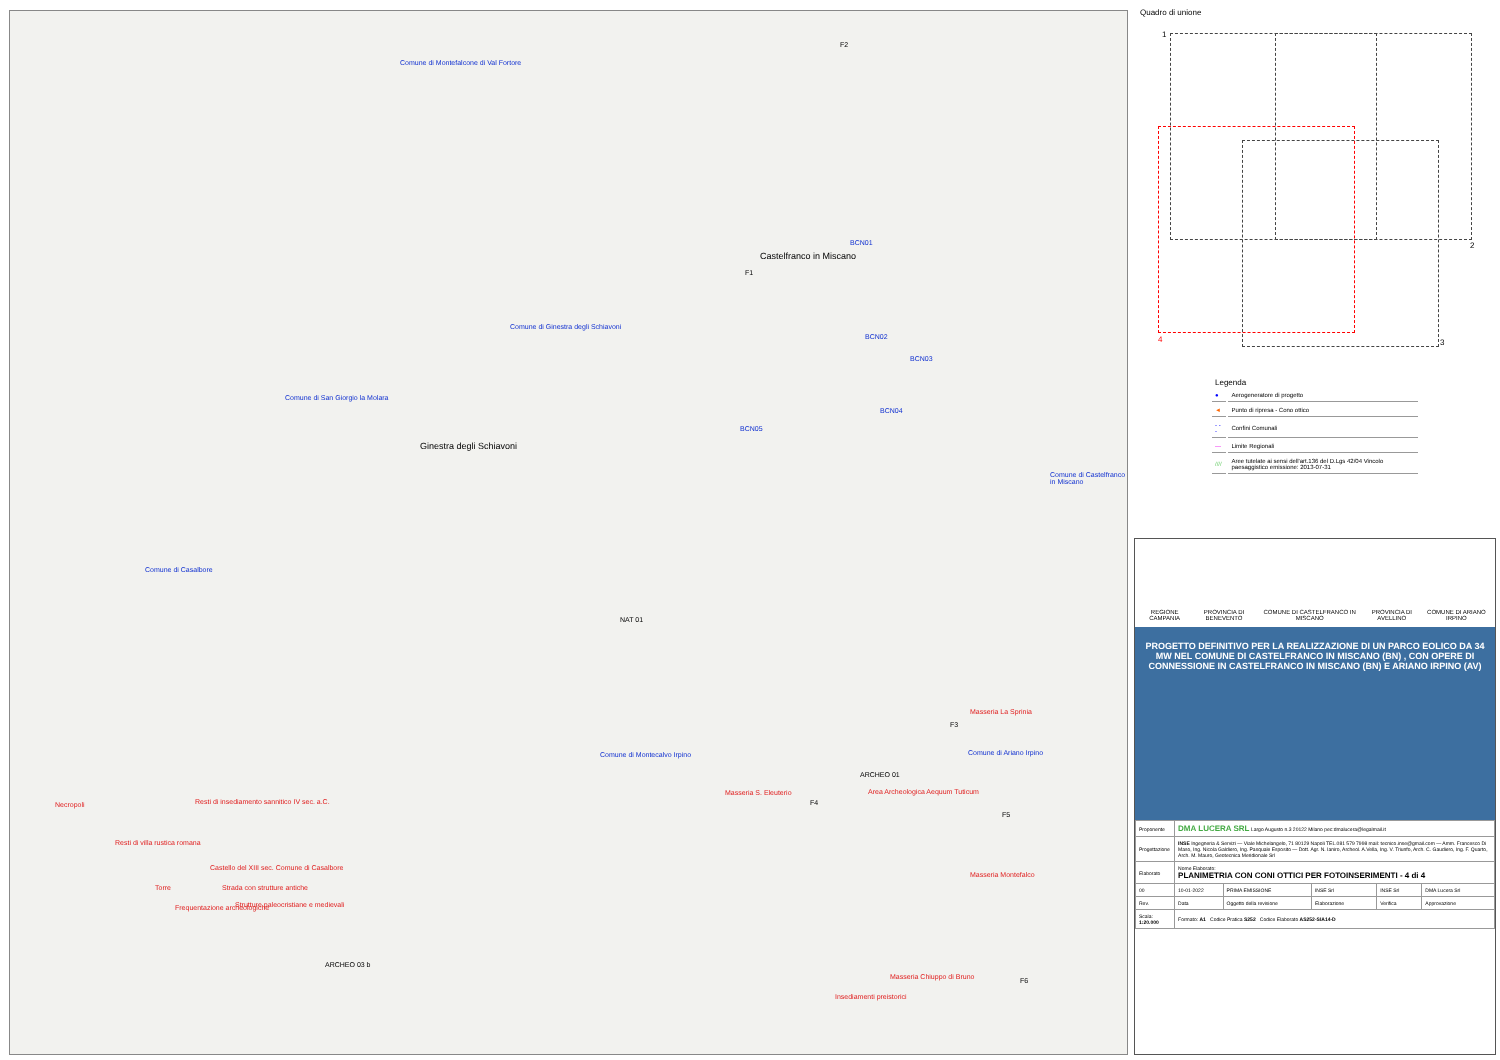Comune di Montefalcone di Val Fortore
Castelfranco in Miscano
BCN01
BCN02
BCN03
BCN04
BCN05
Comune di Ginestra degli Schiavoni
Comune di San Giorgio la Molara
Ginestra degli Schiavoni
Comune di Castelfranco in Miscano
Comune di Casalbore
NAT 01
F1
F2
F3
Masseria La Sprinia
Comune di Montecalvo Irpino Comune di Ariano Irpino
ARCHEO 01
Masseria S. Eleuterio
F4
Area Archeologica Aequum Tuticum
F5
Necropoli
Resti di insediamento sannitico IV sec. a.C.
Resti di villa rustica romana
Castello del XIII sec. Comune di Casalbore
Torre Strada con strutture antiche
Frequentazione archeologiche
Strutture paleocristiane e medievali
Masseria Montefalco
ARCHEO 03 b
Masseria Chiuppo di Bruno
Insediamenti preistorici
F6
Quadro di unione
1
2
3 4
Legenda
| ● | Aerogeneratore di progetto |
| ◄ | Punto di ripresa - Cono ottico |
| - - - | Confini Comunali |
| — | Limite Regionali |
| //// | Aree tutelate ai sensi dell'art.136 del D.Lgs 42/04 Vincolo paesaggistico emissione: 2013-07-31 |
REGIONE CAMPANIA PROVINCIA DI BENEVENTO COMUNE DI CASTELFRANCO IN MISCANO
PROVINCIA DI AVELLINO COMUNE DI ARIANO IRPINO
PROGETTO DEFINITIVO PER LA REALIZZAZIONE DI UN PARCO EOLICO DA 34 MW NEL COMUNE DI CASTELFRANCO IN MISCANO (BN) , CON OPERE DI CONNESSIONE IN CASTELFRANCO IN MISCANO (BN) E ARIANO IRPINO (AV)
| Proponente | DMA LUCERA SRL Largo Augusto n.3 20122 Milano pec:dmalucera@legalmail.it | | | | |
| Progettazione | INSE Ingegneria & Servizi — Viale Michelangelo, 71 80129 Napoli TEL.081 579 7998 mail: tecnico.inse@gmail.com — Amm. Francesco Di Maso, Ing. Nicola Galdiero, Ing. Pasquale Esposito — Dott. Agr. N. Ianiro, Archeol. A.Vella, Ing. V. Triunfo, Arch. C. Gaudiero, Ing. F. Quarto, Arch. M. Mauro, Geotecnica Meridionale Srl | | | | |
| Elaborato | Nome Elaborato: PLANIMETRIA CON CONI OTTICI PER FOTOINSERIMENTI - 4 di 4 | | | | |
| 00 | 10-01-2022 | PRIMA EMISSIONE | INSE Srl | INSE Srl | DMA Lucera Srl |
| Rev. | Data | Oggetto della revisione | Elaborazione | Verifica | Approvazione |
| Scala: 1:20.000 | Formato: A1 Codice Pratica S252 Codice Elaborato AS252-SIA14-D | | | | |